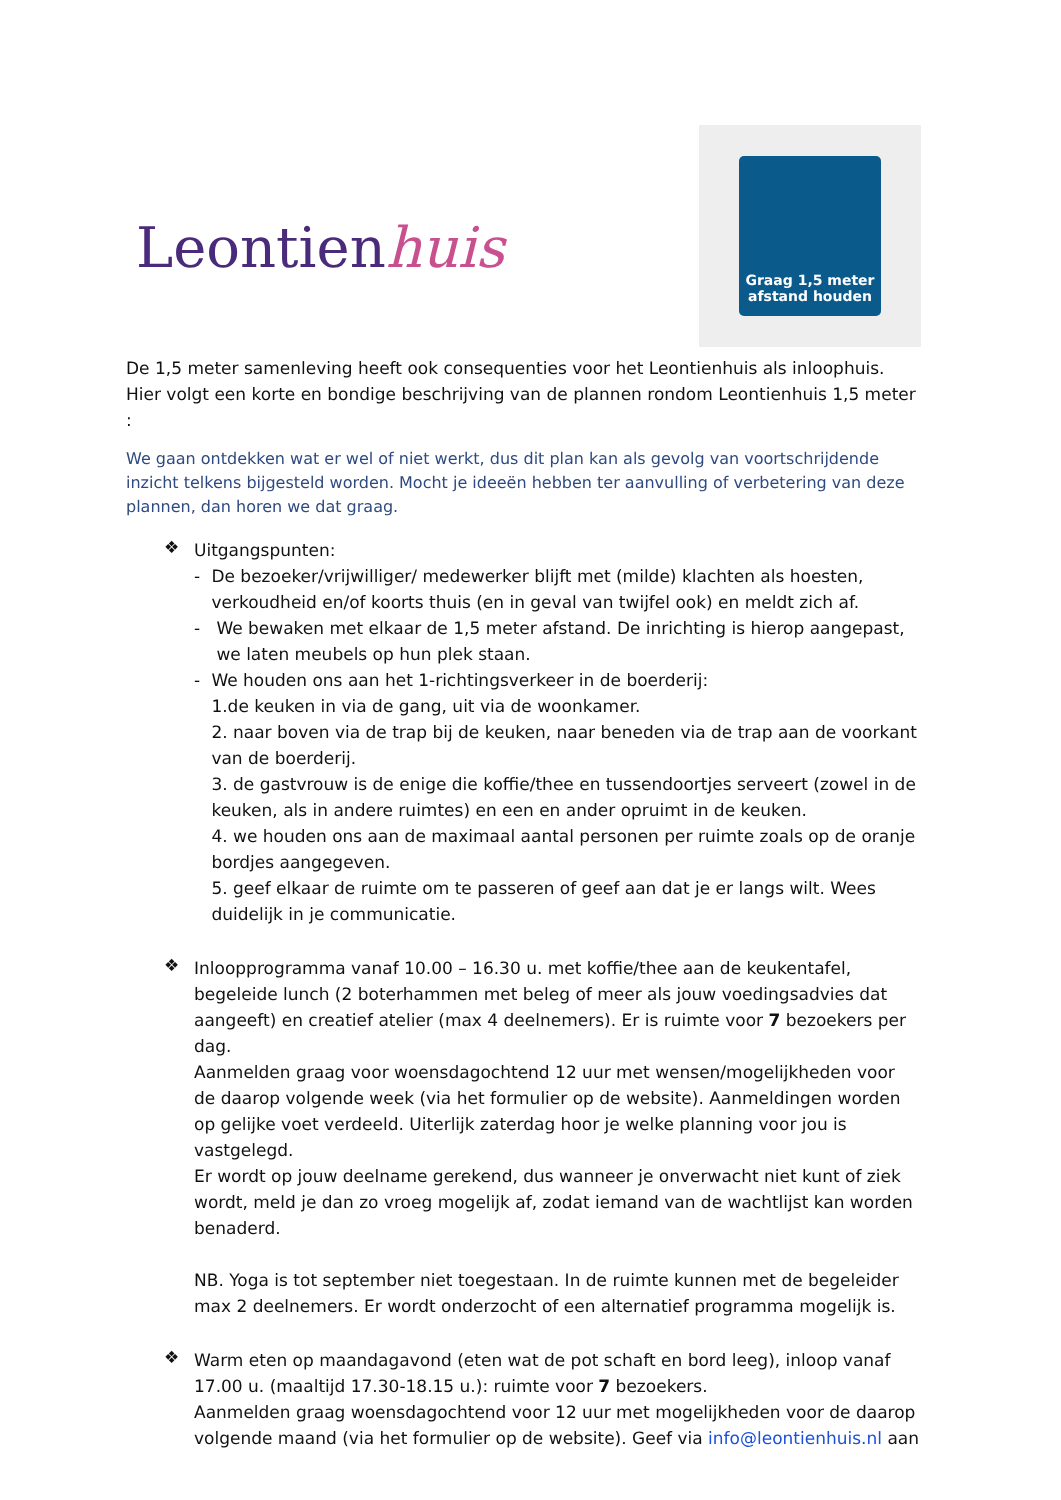Leontienhuis
Graag 1,5 meter
afstand houden
De 1,5 meter samenleving heeft ook consequenties voor het Leontienhuis als inloophuis. Hier volgt een korte en bondige beschrijving van de plannen rondom Leontienhuis 1,5 meter :
We gaan ontdekken wat er wel of niet werkt, dus dit plan kan als gevolg van voortschrijdende inzicht telkens bijgesteld worden. Mocht je ideeën hebben ter aanvulling of verbetering van deze plannen, dan horen we dat graag.
❖
Uitgangspunten:
- De bezoeker/vrijwilliger/ medewerker blijft met (milde) klachten als hoesten, verkoudheid en/of koorts thuis (en in geval van twijfel ook) en meldt zich af.
- We bewaken met elkaar de 1,5 meter afstand. De inrichting is hierop aangepast, we laten meubels op hun plek staan.
- We houden ons aan het 1-richtingsverkeer in de boerderij:
1.de keuken in via de gang, uit via de woonkamer.
2. naar boven via de trap bij de keuken, naar beneden via de trap aan de voorkant van de boerderij.
3. de gastvrouw is de enige die koffie/thee en tussendoortjes serveert (zowel in de keuken, als in andere ruimtes) en een en ander opruimt in de keuken.
4. we houden ons aan de maximaal aantal personen per ruimte zoals op de oranje bordjes aangegeven.
5. geef elkaar de ruimte om te passeren of geef aan dat je er langs wilt. Wees duidelijk in je communicatie.
❖
Inloopprogramma vanaf 10.00 – 16.30 u. met koffie/thee aan de keukentafel, begeleide lunch (2 boterhammen met beleg of meer als jouw voedingsadvies dat aangeeft) en creatief atelier (max 4 deelnemers). Er is ruimte voor 7 bezoekers per dag.
Aanmelden graag voor woensdagochtend 12 uur met wensen/mogelijkheden voor de daarop volgende week (via het formulier op de website). Aanmeldingen worden op gelijke voet verdeeld. Uiterlijk zaterdag hoor je welke planning voor jou is vastgelegd.
Er wordt op jouw deelname gerekend, dus wanneer je onverwacht niet kunt of ziek wordt, meld je dan zo vroeg mogelijk af, zodat iemand van de wachtlijst kan worden benaderd.
NB. Yoga is tot september niet toegestaan. In de ruimte kunnen met de begeleider max 2 deelnemers. Er wordt onderzocht of een alternatief programma mogelijk is.
❖
Warm eten op maandagavond (eten wat de pot schaft en bord leeg), inloop vanaf 17.00 u. (maaltijd 17.30-18.15 u.): ruimte voor 7 bezoekers.
Aanmelden graag woensdagochtend voor 12 uur met mogelijkheden voor de daarop volgende maand (via het formulier op de website). Geef via info@leontienhuis.nl aan